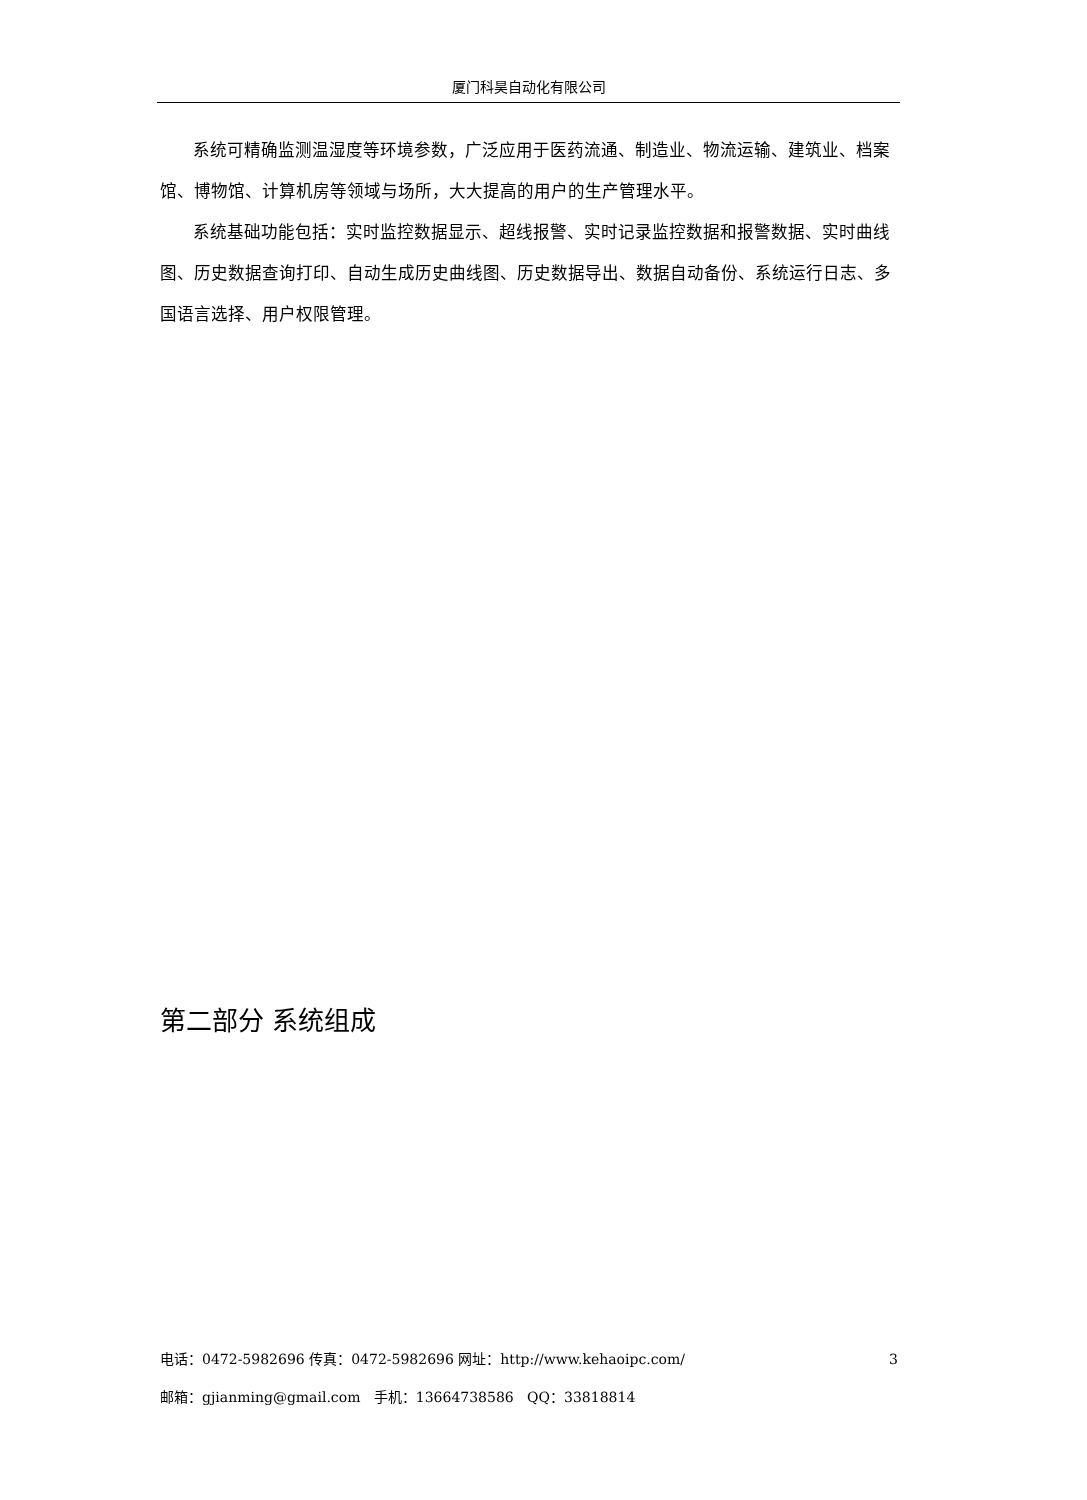厦门科昊自动化有限公司
系统可精确监测温湿度等环境参数，广泛应用于医药流通、制造业、物流运输、建筑业、档案馆、博物馆、计算机房等领域与场所，大大提高的用户的生产管理水平。
系统基础功能包括：实时监控数据显示、超线报警、实时记录监控数据和报警数据、实时曲线图、历史数据查询打印、自动生成历史曲线图、历史数据导出、数据自动备份、系统运行日志、多国语言选择、用户权限管理。
第二部分 系统组成
电话：0472-5982696 传真：0472-5982696 网址：http://www.kehaoipc.com/ 3
邮箱：gjianming@gmail.com 手机：13664738586 QQ：33818814